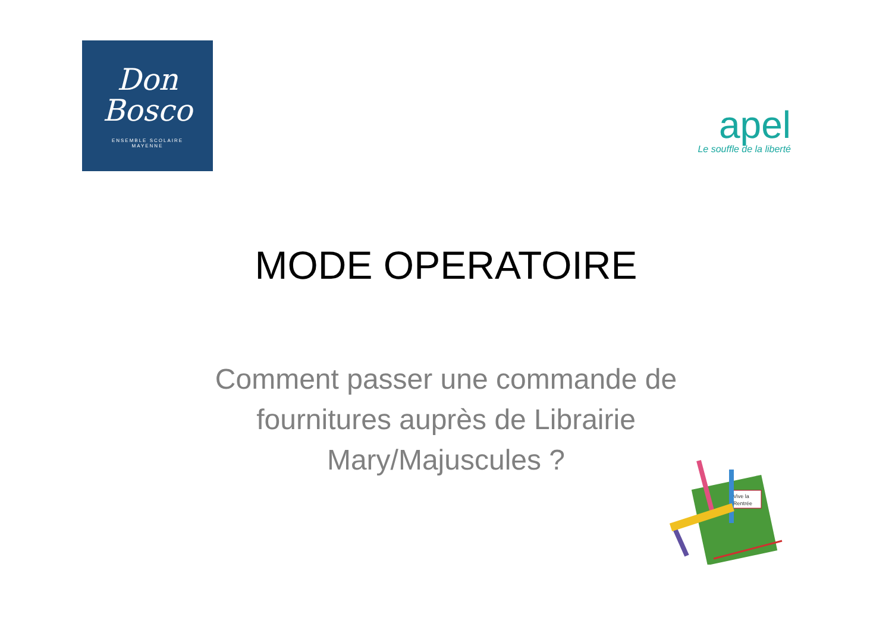Don
Bosco
ENSEMBLE SCOLAIRE
MAYENNE
apel
Le souffle de la liberté
MODE OPERATOIRE
Comment passer une commande de
fournitures auprès de Librairie
Mary/Majuscules ?
Vive la
Rentrée